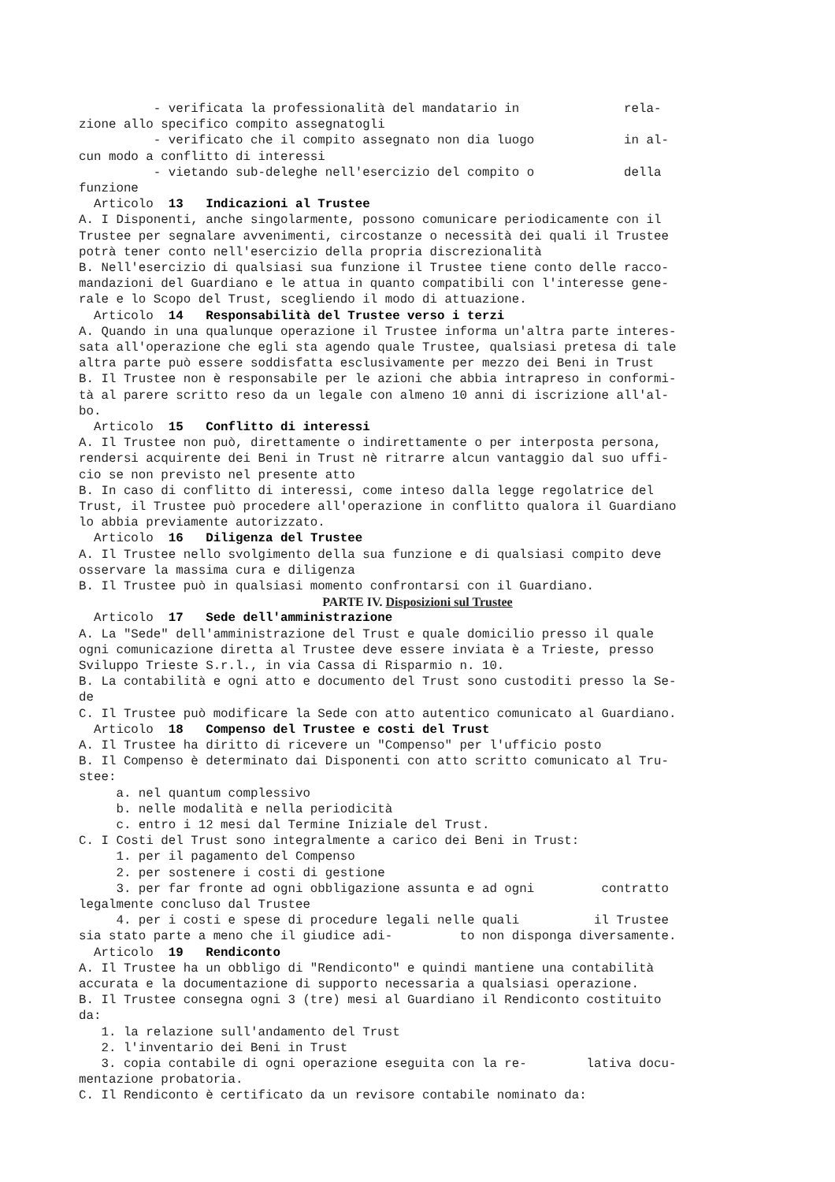- verificata la professionalità del mandatario in rela- zione allo specifico compito assegnatogli - verificato che il compito assegnato non dia luogo in al- cun modo a conflitto di interessi - vietando sub-deleghe nell'esercizio del compito o della funzione Articolo 13 Indicazioni al Trustee A. I Disponenti, anche singolarmente, possono comunicare periodicamente con il Trustee per segnalare avvenimenti, circostanze o necessità dei quali il Trustee potrà tener conto nell'esercizio della propria discrezionalità B. Nell'esercizio di qualsiasi sua funzione il Trustee tiene conto delle racco- mandazioni del Guardiano e le attua in quanto compatibili con l'interesse gene- rale e lo Scopo del Trust, scegliendo il modo di attuazione. Articolo 14 Responsabilità del Trustee verso i terzi A. Quando in una qualunque operazione il Trustee informa un'altra parte interes- sata all'operazione che egli sta agendo quale Trustee, qualsiasi pretesa di tale altra parte può essere soddisfatta esclusivamente per mezzo dei Beni in Trust B. Il Trustee non è responsabile per le azioni che abbia intrapreso in conformi- tà al parere scritto reso da un legale con almeno 10 anni di iscrizione all'al- bo. Articolo 15 Conflitto di interessi A. Il Trustee non può, direttamente o indirettamente o per interposta persona, rendersi acquirente dei Beni in Trust nè ritrarre alcun vantaggio dal suo uffi- cio se non previsto nel presente atto B. In caso di conflitto di interessi, come inteso dalla legge regolatrice del Trust, il Trustee può procedere all'operazione in conflitto qualora il Guardiano lo abbia previamente autorizzato. Articolo 16 Diligenza del Trustee A. Il Trustee nello svolgimento della sua funzione e di qualsiasi compito deve osservare la massima cura e diligenza B. Il Trustee può in qualsiasi momento confrontarsi con il Guardiano.
PARTE IV. Disposizioni sul Trustee
Articolo 17 Sede dell'amministrazione A. La "Sede" dell'amministrazione del Trust e quale domicilio presso il quale ogni comunicazione diretta al Trustee deve essere inviata è a Trieste, presso Sviluppo Trieste S.r.l., in via Cassa di Risparmio n. 10. B. La contabilità e ogni atto e documento del Trust sono custoditi presso la Se- de C. Il Trustee può modificare la Sede con atto autentico comunicato al Guardiano. Articolo 18 Compenso del Trustee e costi del Trust A. Il Trustee ha diritto di ricevere un "Compenso" per l'ufficio posto B. Il Compenso è determinato dai Disponenti con atto scritto comunicato al Tru- stee: a. nel quantum complessivo b. nelle modalità e nella periodicità c. entro i 12 mesi dal Termine Iniziale del Trust. C. I Costi del Trust sono integralmente a carico dei Beni in Trust: 1. per il pagamento del Compenso 2. per sostenere i costi di gestione 3. per far fronte ad ogni obbligazione assunta e ad ogni contratto legalmente concluso dal Trustee 4. per i costi e spese di procedure legali nelle quali il Trustee sia stato parte a meno che il giudice adi- to non disponga diversamente. Articolo 19 Rendiconto A. Il Trustee ha un obbligo di "Rendiconto" e quindi mantiene una contabilità accurata e la documentazione di supporto necessaria a qualsiasi operazione. B. Il Trustee consegna ogni 3 (tre) mesi al Guardiano il Rendiconto costituito da: 1. la relazione sull'andamento del Trust 2. l'inventario dei Beni in Trust 3. copia contabile di ogni operazione eseguita con la re- lativa docu- mentazione probatoria. C. Il Rendiconto è certificato da un revisore contabile nominato da: